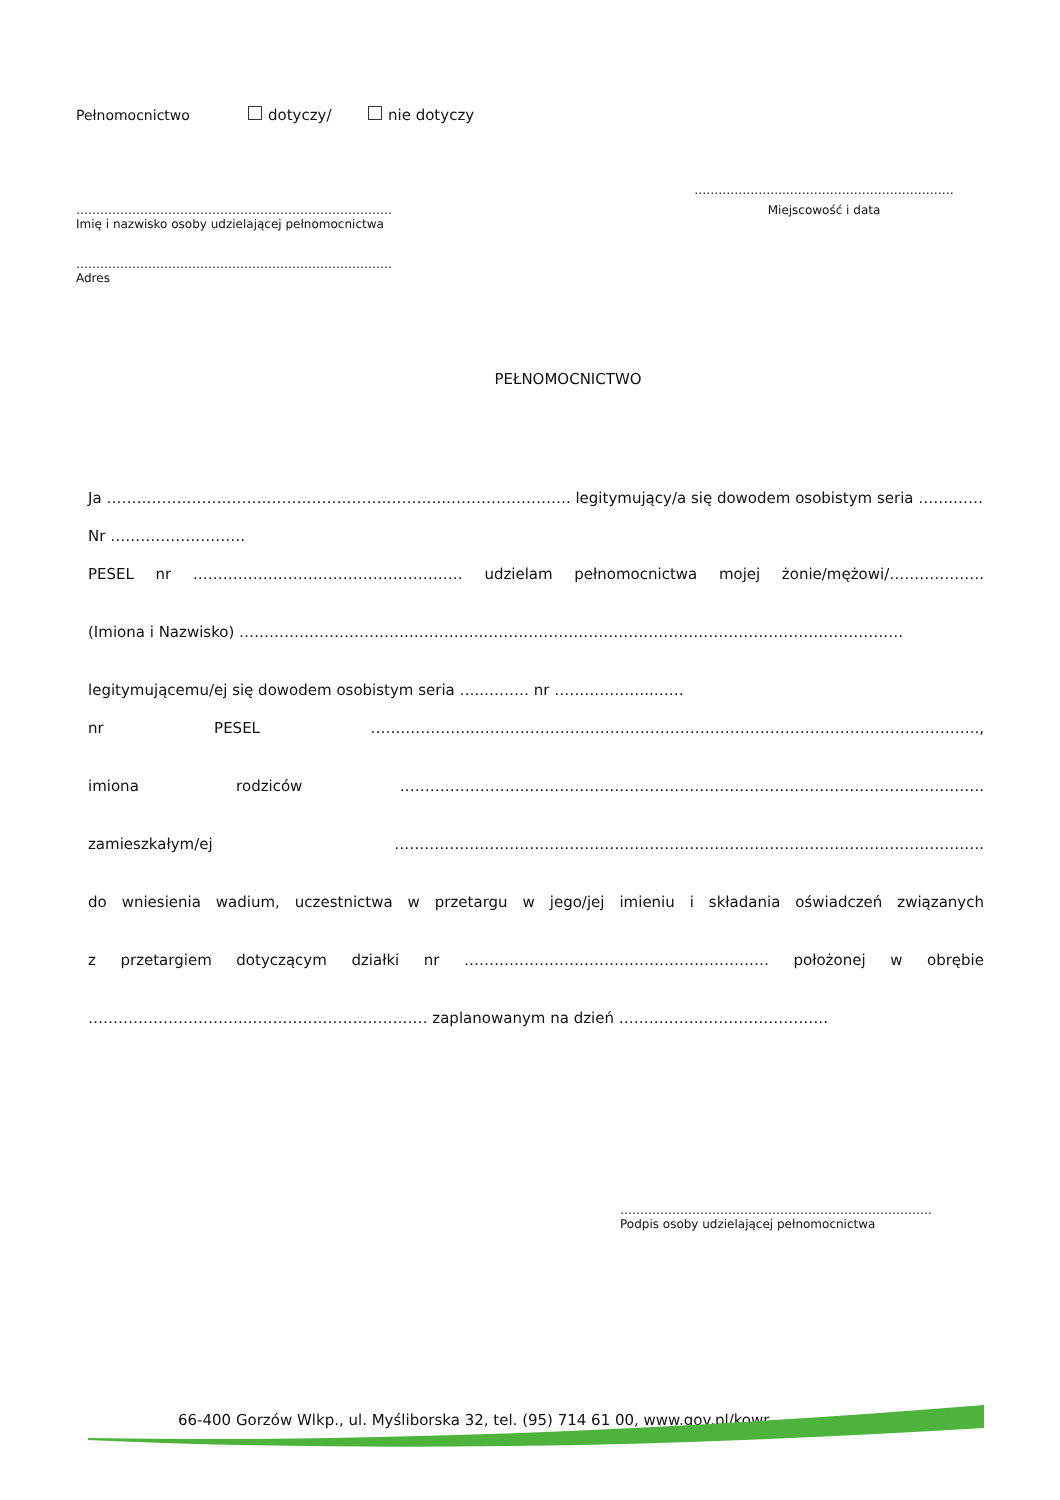Pełnomocnictwo dotyczy/ nie dotyczy
…………………………………………………………………….
Imię i nazwisko osoby udzielającej pełnomocnictwa
…………………………………………………………………….
Adres
…………………..……………………………………
Miejscowość i data
PEŁNOMOCNICTWO
Ja …………………………………………………………..……………………. legitymujący/a się dowodem osobistym seria …….……
Nr ………………………
PESEL nr ……………………………………………… udzielam pełnomocnictwa mojej żonie/mężowi/……………….
(Imiona i Nazwisko) ……………………………..…………..…………………………………………………………………………
legitymującemu/ej się dowodem osobistym seria …..……… nr ………………..……
nr PESEL …….…………..………………………………………………………………………………………..,
imiona rodziców ……………………..……………………………………………………………………………….
zamieszkałym/ej ……………………………………………………………………………………………………….
do wniesienia wadium, uczestnictwa w przetargu w jego/jej imieniu i składania oświadczeń związanych
z przetargiem dotyczącym działki nr …………………….……………………………… położonej w obrębie
…………………………..……………………………… zaplanowanym na dzień ……………..…………………….
……………………………………………………………………
Podpis osoby udzielającej pełnomocnictwa
66-400 Gorzów Wlkp., ul. Myśliborska 32, tel. (95) 714 61 00, www.gov.pl/kowr